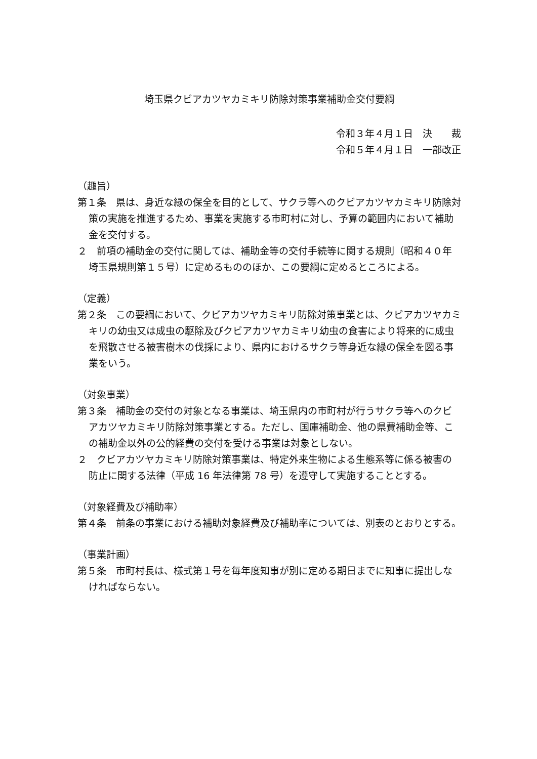埼玉県クビアカツヤカミキリ防除対策事業補助金交付要綱
令和３年４月１日　決　　裁
令和５年４月１日　一部改正
（趣旨）
第１条　県は、身近な緑の保全を目的として、サクラ等へのクビアカツヤカミキリ防除対策の実施を推進するため、事業を実施する市町村に対し、予算の範囲内において補助金を交付する。
２　前項の補助金の交付に関しては、補助金等の交付手続等に関する規則（昭和４０年埼玉県規則第１５号）に定めるもののほか、この要綱に定めるところによる。
（定義）
第２条　この要綱において、クビアカツヤカミキリ防除対策事業とは、クビアカツヤカミキリの幼虫又は成虫の駆除及びクビアカツヤカミキリ幼虫の食害により将来的に成虫を飛散させる被害樹木の伐採により、県内におけるサクラ等身近な緑の保全を図る事業をいう。
（対象事業）
第３条　補助金の交付の対象となる事業は、埼玉県内の市町村が行うサクラ等へのクビアカツヤカミキリ防除対策事業とする。ただし、国庫補助金、他の県費補助金等、この補助金以外の公的経費の交付を受ける事業は対象としない。
２　クビアカツヤカミキリ防除対策事業は、特定外来生物による生態系等に係る被害の防止に関する法律（平成 16 年法律第 78 号）を遵守して実施することとする。
（対象経費及び補助率）
第４条　前条の事業における補助対象経費及び補助率については、別表のとおりとする。
（事業計画）
第５条　市町村長は、様式第１号を毎年度知事が別に定める期日までに知事に提出しなければならない。